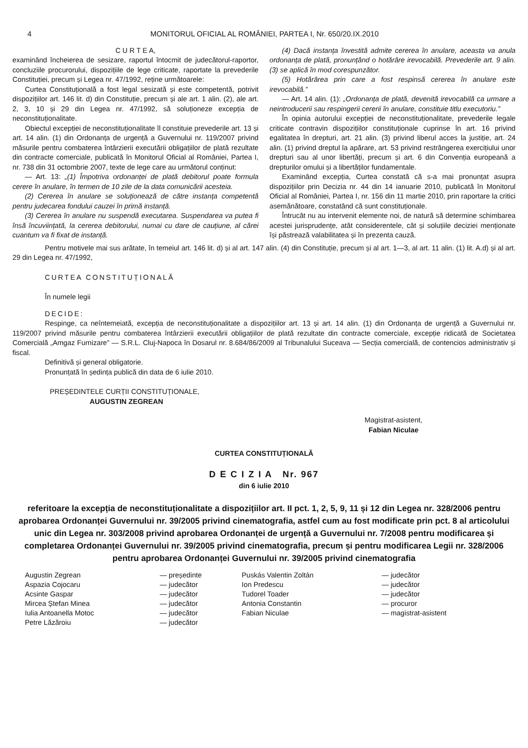4 MONITORUL OFICIAL AL ROMÂNIEI, PARTEA I, Nr. 650/20.IX.2010
C U R T E A,
examinând încheierea de sesizare, raportul întocmit de judecătorul-raportor, concluziile procurorului, dispozițiile de lege criticate, raportate la prevederile Constituției, precum și Legea nr. 47/1992, reține următoarele:
Curtea Constituțională a fost legal sesizată și este competentă, potrivit dispozițiilor art. 146 lit. d) din Constituție, precum și ale art. 1 alin. (2), ale art. 2, 3, 10 și 29 din Legea nr. 47/1992, să soluționeze excepția de neconstituționalitate.
Obiectul excepției de neconstituționalitate îl constituie prevederile art. 13 și art. 14 alin. (1) din Ordonanța de urgență a Guvernului nr. 119/2007 privind măsurile pentru combaterea întârzierii executării obligațiilor de plată rezultate din contracte comerciale, publicată în Monitorul Oficial al României, Partea I, nr. 738 din 31 octombrie 2007, texte de lege care au următorul conținut:
— Art. 13: „(1) Împotriva ordonanței de plată debitorul poate formula cerere în anulare, în termen de 10 zile de la data comunicării acesteia.
(2) Cererea în anulare se soluționează de către instanța competentă pentru judecarea fondului cauzei în primă instanță.
(3) Cererea în anulare nu suspendă executarea. Suspendarea va putea fi însă încuviințată, la cererea debitorului, numai cu dare de cauțiune, al cărei cuantum va fi fixat de instanță.
(4) Dacă instanța învestită admite cererea în anulare, aceasta va anula ordonanța de plată, pronunțând o hotărâre irevocabilă. Prevederile art. 9 alin. (3) se aplică în mod corespunzător.
(5) Hotărârea prin care a fost respinsă cererea în anulare este irevocabilă.”
— Art. 14 alin. (1): „Ordonanța de plată, devenită irevocabilă ca urmare a neintroducerii sau respingerii cererii în anulare, constituie titlu executoriu.”
În opinia autorului excepției de neconstituționalitate, prevederile legale criticate contravin dispozițiilor constituționale cuprinse în art. 16 privind egalitatea în drepturi, art. 21 alin. (3) privind liberul acces la justiție, art. 24 alin. (1) privind dreptul la apărare, art. 53 privind restrângerea exercițiului unor drepturi sau al unor libertăți, precum și art. 6 din Convenția europeană a drepturilor omului și a libertăților fundamentale.
Examinând excepția, Curtea constată că s-a mai pronunțat asupra dispozițiilor prin Decizia nr. 44 din 14 ianuarie 2010, publicată în Monitorul Oficial al României, Partea I, nr. 156 din 11 martie 2010, prin raportare la critici asemănătoare, constatând că sunt constituționale.
Întrucât nu au intervenit elemente noi, de natură să determine schimbarea acestei jurisprudențe, atât considerentele, cât și soluțiile deciziei menționate își păstrează valabilitatea și în prezenta cauză.
Pentru motivele mai sus arătate, în temeiul art. 146 lit. d) și al art. 147 alin. (4) din Constituție, precum și al art. 1—3, al art. 11 alin. (1) lit. A.d) și al art. 29 din Legea nr. 47/1992,
CURTEA CONSTITUȚIONALĂ
În numele legii
DECIDE:
Respinge, ca neîntemeiată, excepția de neconstituționalitate a dispozițiilor art. 13 și art. 14 alin. (1) din Ordonanța de urgență a Guvernului nr. 119/2007 privind măsurile pentru combaterea întârzierii executării obligațiilor de plată rezultate din contracte comerciale, excepție ridicată de Societatea Comercială „Amgaz Furnizare” — S.R.L. Cluj-Napoca în Dosarul nr. 8.684/86/2009 al Tribunalului Suceava — Secția comercială, de contencios administrativ și fiscal.
Definitivă și general obligatorie.
Pronunțată în ședința publică din data de 6 iulie 2010.
PREȘEDINTELE CURȚII CONSTITUȚIONALE,
AUGUSTIN ZEGREAN
Magistrat-asistent,
Fabian Niculae
CURTEA CONSTITUȚIONALĂ
D E C I Z I A Nr. 967
din 6 iulie 2010
referitoare la excepția de neconstituționalitate a dispozițiilor art. II pct. 1, 2, 5, 9, 11 și 12 din Legea nr. 328/2006 pentru aprobarea Ordonanței Guvernului nr. 39/2005 privind cinematografia, astfel cum au fost modificate prin pct. 8 al articolului unic din Legea nr. 303/2008 privind aprobarea Ordonanței de urgență a Guvernului nr. 7/2008 pentru modificarea și completarea Ordonanței Guvernului nr. 39/2005 privind cinematografia, precum și pentru modificarea Legii nr. 328/2006 pentru aprobarea Ordonanței Guvernului nr. 39/2005 privind cinematografia
| Augustin Zegrean | — președinte | Puskás Valentin Zoltán | — judecător |
| Aspazia Cojocaru | — judecător | Ion Predescu | — judecător |
| Acsinte Gaspar | — judecător | Tudorel Toader | — judecător |
| Mircea Ștefan Minea | — judecător | Antonia Constantin | — procuror |
| Iulia Antoanella Motoc | — judecător | Fabian Niculae | — magistrat-asistent |
| Petre Lăzăroiu | — judecător | | |